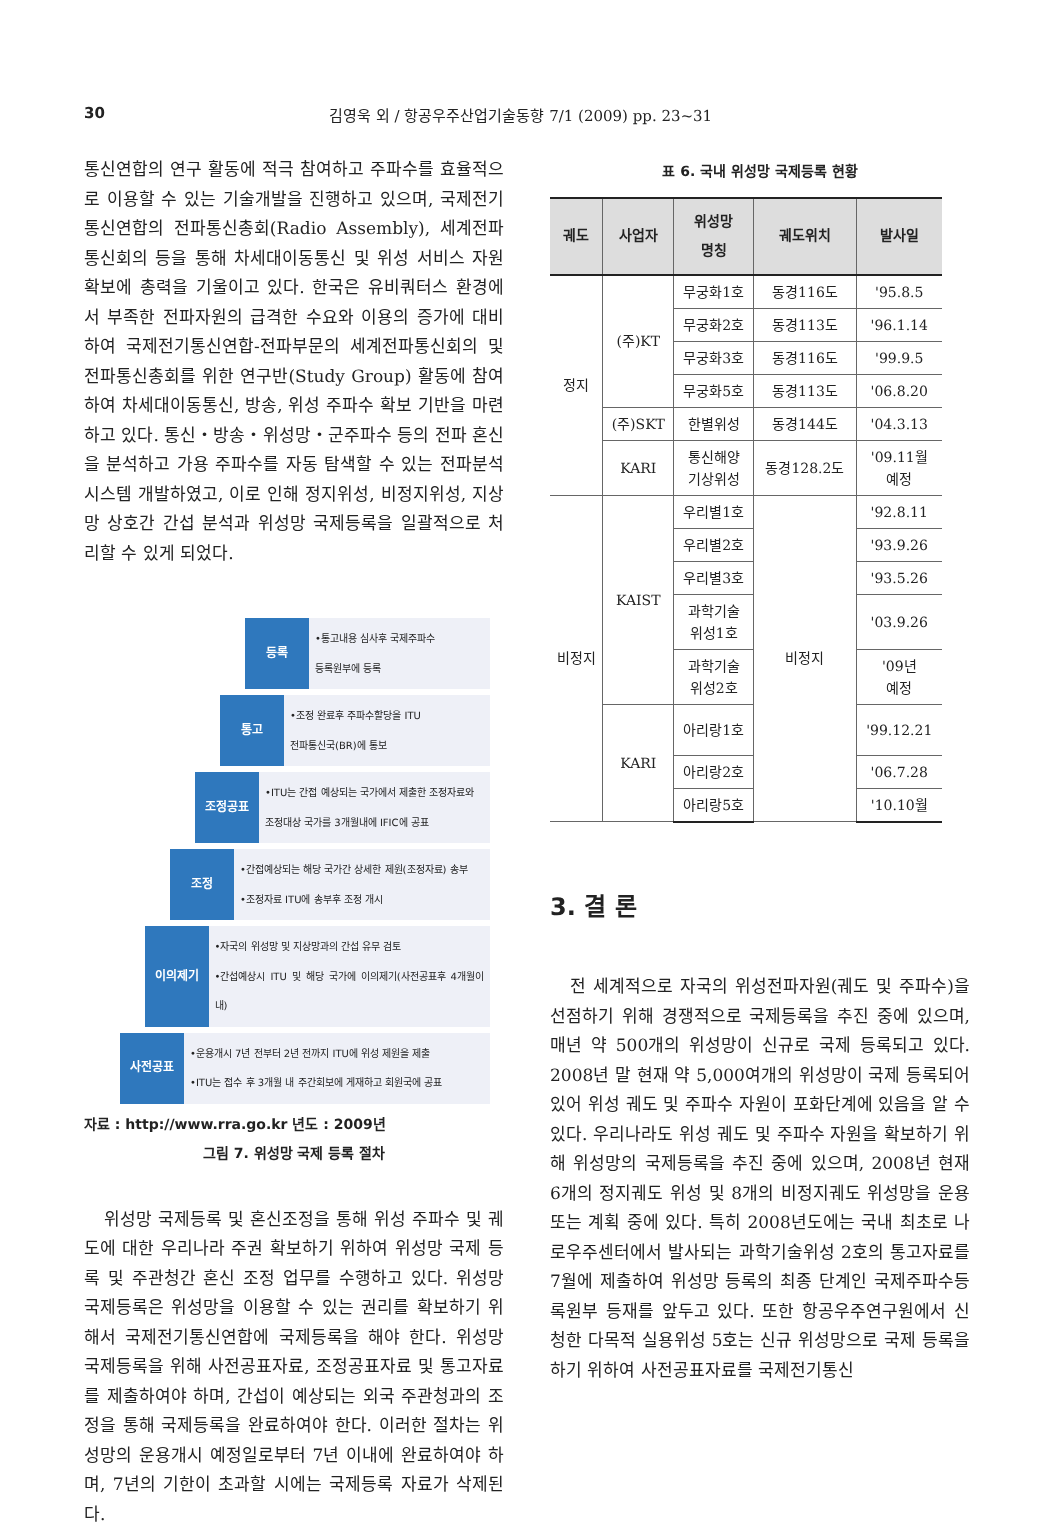30 김영욱 외 / 항공우주산업기술동향 7/1 (2009) pp. 23~31
통신연합의 연구 활동에 적극 참여하고 주파수를 효율적으로 이용할 수 있는 기술개발을 진행하고 있으며, 국제전기통신연합의 전파통신총회(Radio Assembly), 세계전파통신회의 등을 통해 차세대이동통신 및 위성 서비스 자원 확보에 총력을 기울이고 있다. 한국은 유비쿼터스 환경에서 부족한 전파자원의 급격한 수요와 이용의 증가에 대비하여 국제전기통신연합-전파부문의 세계전파통신회의 및 전파통신총회를 위한 연구반(Study Group) 활동에 참여하여 차세대이동통신, 방송, 위성 주파수 확보 기반을 마련하고 있다. 통신・방송・위성망・군주파수 등의 전파 혼신을 분석하고 가용 주파수를 자동 탐색할 수 있는 전파분석시스템 개발하였고, 이로 인해 정지위성, 비정지위성, 지상망 상호간 간섭 분석과 위성망 국제등록을 일괄적으로 처리할 수 있게 되었다.
등록
•통고내용 심사후 국제주파수
등록원부에 등록
통고
•조정 완료후 주파수할당을 ITU
전파통신국(BR)에 통보
조정공표
•ITU는 간접 예상되는 국가에서 제출한 조정자료와
조정대상 국가를 3개월내에 IFIC에 공표
조정
•간접예상되는 해당 국가간 상세한 제원(조정자료) 송부
•조정자료 ITU에 송부후 조정 개시
이의제기
•자국의 위성망 및 지상망과의 간섭 유무 검토
•간섭예상시 ITU 및 해당 국가에 이의제기(사전공표후 4개월이내)
사전공표
•운용개시 7년 전부터 2년 전까지 ITU에 위성 제원을 제출
•ITU는 접수 후 3개월 내 주간회보에 게재하고 회원국에 공표
자료 : http://www.rra.go.kr 년도 : 2009년
그림 7. 위성망 국제 등록 절차
위성망 국제등록 및 혼신조정을 통해 위성 주파수 및 궤도에 대한 우리나라 주권 확보하기 위하여 위성망 국제 등록 및 주관청간 혼신 조정 업무를 수행하고 있다. 위성망 국제등록은 위성망을 이용할 수 있는 권리를 확보하기 위해서 국제전기통신연합에 국제등록을 해야 한다. 위성망 국제등록을 위해 사전공표자료, 조정공표자료 및 통고자료를 제출하여야 하며, 간섭이 예상되는 외국 주관청과의 조정을 통해 국제등록을 완료하여야 한다. 이러한 절차는 위성망의 운용개시 예정일로부터 7년 이내에 완료하여야 하며, 7년의 기한이 초과할 시에는 국제등록 자료가 삭제된다.
표 6. 국내 위성망 국제등록 현황
| 궤도 | 사업자 | 위성망 명칭 | 궤도위치 | 발사일 |
| --- | --- | --- | --- | --- |
| 정지 | (주)KT | 무궁화1호 | 동경116도 | '95.8.5 |
| | | 무궁화2호 | 동경113도 | '96.1.14 |
| | | 무궁화3호 | 동경116도 | '99.9.5 |
| | | 무궁화5호 | 동경113도 | '06.8.20 |
| | (주)SKT | 한별위성 | 동경144도 | '04.3.13 |
| | KARI | 통신해양 기상위성 | 동경128.2도 | '09.11월 예정 |
| 비정지 | KAIST | 우리별1호 | 비정지 | '92.8.11 |
| | | 우리별2호 | | '93.9.26 |
| | | 우리별3호 | | '93.5.26 |
| | | 과학기술 위성1호 | | '03.9.26 |
| | | 과학기술 위성2호 | | '09년 예정 |
| | KARI | 아리랑1호 | | '99.12.21 |
| | | 아리랑2호 | | '06.7.28 |
| | | 아리랑5호 | | '10.10월 |
3. 결 론
전 세계적으로 자국의 위성전파자원(궤도 및 주파수)을 선점하기 위해 경쟁적으로 국제등록을 추진 중에 있으며, 매년 약 500개의 위성망이 신규로 국제 등록되고 있다. 2008년 말 현재 약 5,000여개의 위성망이 국제 등록되어 있어 위성 궤도 및 주파수 자원이 포화단계에 있음을 알 수 있다. 우리나라도 위성 궤도 및 주파수 자원을 확보하기 위해 위성망의 국제등록을 추진 중에 있으며, 2008년 현재 6개의 정지궤도 위성 및 8개의 비정지궤도 위성망을 운용 또는 계획 중에 있다. 특히 2008년도에는 국내 최초로 나로우주센터에서 발사되는 과학기술위성 2호의 통고자료를 7월에 제출하여 위성망 등록의 최종 단계인 국제주파수등록원부 등재를 앞두고 있다. 또한 항공우주연구원에서 신청한 다목적 실용위성 5호는 신규 위성망으로 국제 등록을 하기 위하여 사전공표자료를 국제전기통신